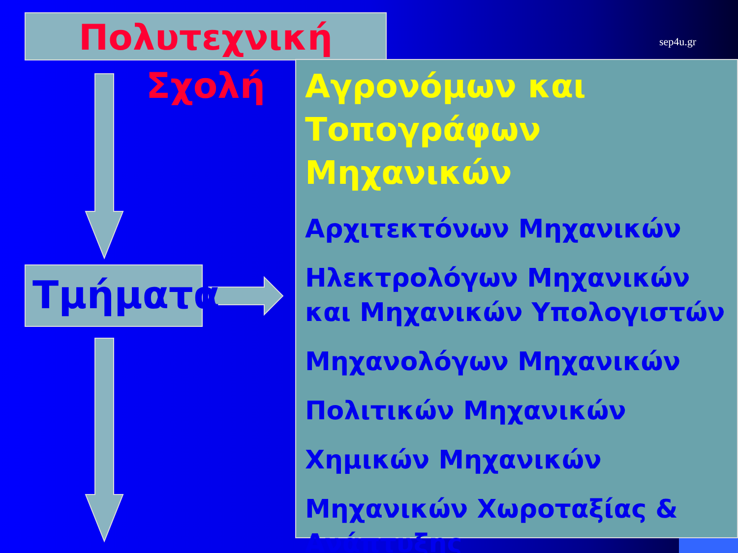Πολυτεχνική Σχολή sep4u.gr
Τμήματα
Αγρονόμων και Τοπογράφων Μηχανικών
Αρχιτεκτόνων Μηχανικών
Ηλεκτρολόγων Μηχανικών και Μηχανικών Υπολογιστών
Μηχανολόγων Μηχανικών
Πολιτικών Μηχανικών
Χημικών Μηχανικών
Μηχανικών Χωροταξίας & Ανάπτυξης